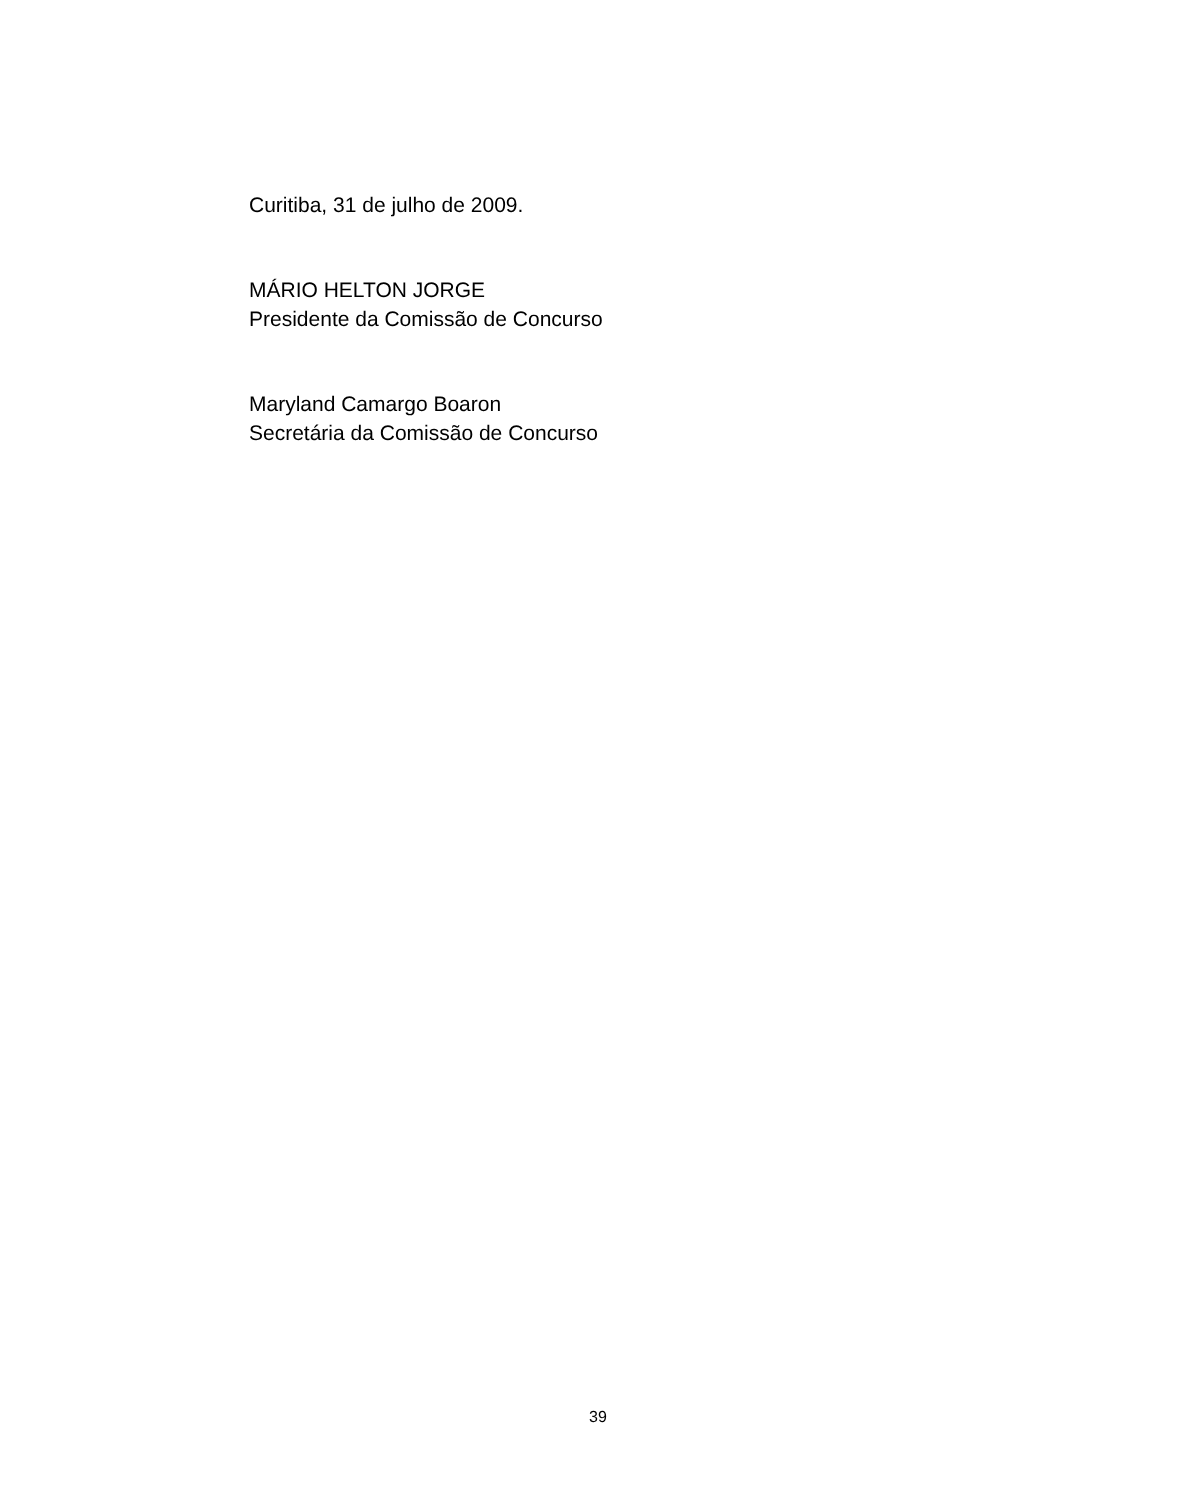Curitiba, 31 de julho de 2009.
MÁRIO HELTON JORGE
Presidente da Comissão de Concurso
Maryland Camargo Boaron
Secretária da Comissão de Concurso
39